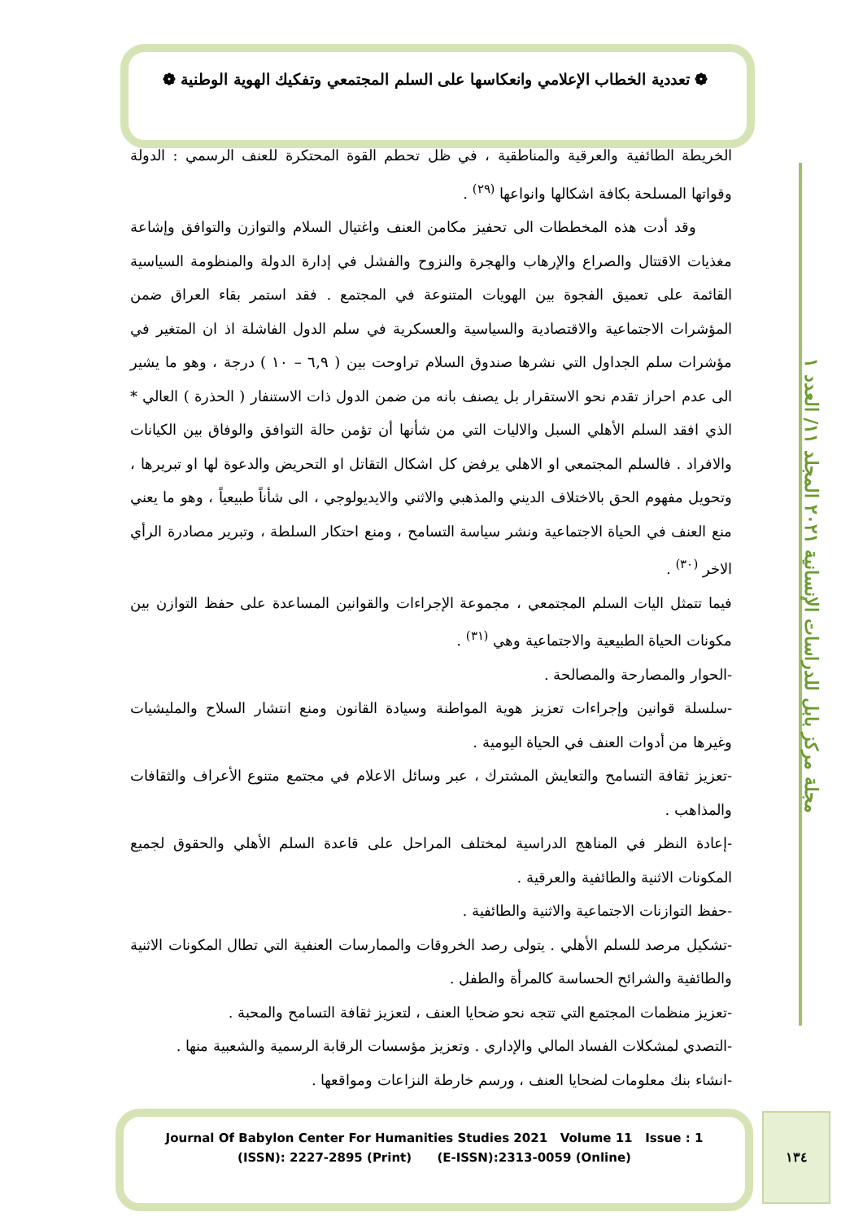❁ تعددية الخطاب الإعلامي وانعكاسها على السلم المجتمعي وتفكيك الهوية الوطنية ❁
مجلة مركز بابل للدراسات الإنسانية ٢٠٢١ المجلد ١١/ العدد ١
الخريطة الطائفية والعرقية والمناطقية ، في ظل تحطم القوة المحتكرة للعنف الرسمي : الدولة وقواتها المسلحة بكافة اشكالها وانواعها <sup>(٢٩)</sup> .
وقد أدت هذه المخططات الى تحفيز مكامن العنف واغتيال السلام والتوازن والتوافق وإشاعة مغذيات الاقتتال والصراع والإرهاب والهجرة والنزوح والفشل في إدارة الدولة والمنظومة السياسية القائمة على تعميق الفجوة بين الهويات المتنوعة في المجتمع . فقد استمر بقاء العراق ضمن المؤشرات الاجتماعية والاقتصادية والسياسية والعسكرية في سلم الدول الفاشلة اذ ان المتغير في مؤشرات سلم الجداول التي نشرها صندوق السلام تراوحت بين ( ٦,٩ – ١٠ ) درجة ، وهو ما يشير الى عدم احراز تقدم نحو الاستقرار بل يصنف بانه من ضمن الدول ذات الاستنفار ( الحذرة ) العالي * الذي افقد السلم الأهلي السبل والاليات التي من شأنها أن تؤمن حالة التوافق والوفاق بين الكيانات والافراد . فالسلم المجتمعي او الاهلي يرفض كل اشكال التقاتل او التحريض والدعوة لها او تبريرها ، وتحويل مفهوم الحق بالاختلاف الديني والمذهبي والاثني والايديولوجي ، الى شأناً طبيعياً ، وهو ما يعني منع العنف في الحياة الاجتماعية ونشر سياسة التسامح ، ومنع احتكار السلطة ، وتبرير مصادرة الرأي الاخر <sup>(٣٠)</sup> .
فيما تتمثل اليات السلم المجتمعي ، مجموعة الإجراءات والقوانين المساعدة على حفظ التوازن بين مكونات الحياة الطبيعية والاجتماعية وهي <sup>(٣١)</sup> .
-الحوار والمصارحة والمصالحة .
-سلسلة قوانين وإجراءات تعزيز هوية المواطنة وسيادة القانون ومنع انتشار السلاح والمليشيات وغيرها من أدوات العنف في الحياة اليومية .
-تعزيز ثقافة التسامح والتعايش المشترك ، عبر وسائل الاعلام في مجتمع متنوع الأعراف والثقافات والمذاهب .
-إعادة النظر في المناهج الدراسية لمختلف المراحل على قاعدة السلم الأهلي والحقوق لجميع المكونات الاثنية والطائفية والعرقية .
-حفظ التوازنات الاجتماعية والاثنية والطائفية .
-تشكيل مرصد للسلم الأهلي . يتولى رصد الخروقات والممارسات العنفية التي تطال المكونات الاثنية والطائفية والشرائح الحساسة كالمرأة والطفل .
-تعزيز منظمات المجتمع التي تتجه نحو ضحايا العنف ، لتعزيز ثقافة التسامح والمحبة .
-التصدي لمشكلات الفساد المالي والإداري . وتعزيز مؤسسات الرقابة الرسمية والشعبية منها .
-انشاء بنك معلومات لضحايا العنف ، ورسم خارطة النزاعات ومواقعها .
Journal Of Babylon Center For Humanities Studies 2021 Volume 11 Issue : 1
(ISSN): 2227-2895 (Print) (E-ISSN):2313-0059 (Online)
١٣٤